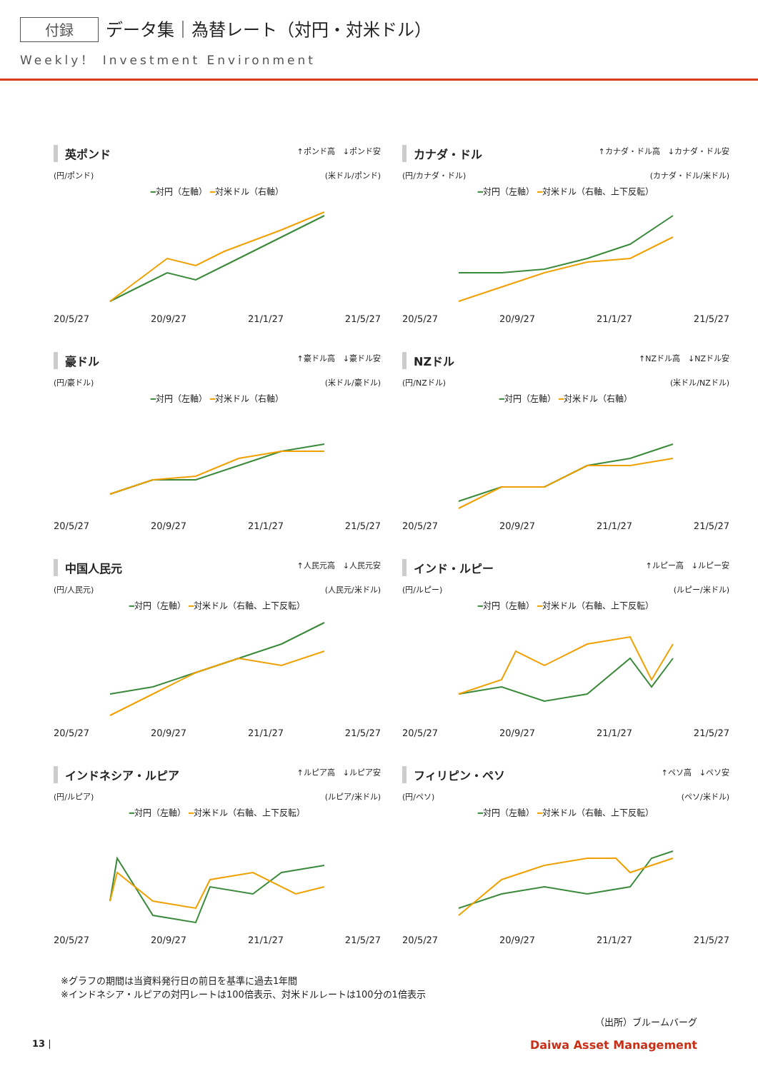付録 データ集｜為替レート（対円・対米ドル）
Weekly！ Investment Environment
英ポンド ↑ポンド高　↓ポンド安
(円/ポンド) (米ドル/ポンド)
━対円（左軸） ━対米ドル（右軸）
20/5/27 20/9/27 21/1/27 21/5/27
カナダ・ドル ↑カナダ・ドル高　↓カナダ・ドル安
(円/カナダ・ドル) (カナダ・ドル/米ドル)
━対円（左軸） ━対米ドル（右軸、上下反転）
20/5/27 20/9/27 21/1/27 21/5/27
豪ドル ↑豪ドル高　↓豪ドル安
(円/豪ドル) (米ドル/豪ドル)
━対円（左軸） ━対米ドル（右軸）
20/5/27 20/9/27 21/1/27 21/5/27
NZドル ↑NZドル高　↓NZドル安
(円/NZドル) (米ドル/NZドル)
━対円（左軸） ━対米ドル（右軸）
20/5/27 20/9/27 21/1/27 21/5/27
中国人民元 ↑人民元高　↓人民元安
(円/人民元) (人民元/米ドル)
━対円（左軸） ━対米ドル（右軸、上下反転）
20/5/27 20/9/27 21/1/27 21/5/27
インド・ルピー ↑ルピー高　↓ルピー安
(円/ルピー) (ルピー/米ドル)
━対円（左軸） ━対米ドル（右軸、上下反転）
20/5/27 20/9/27 21/1/27 21/5/27
インドネシア・ルピア ↑ルピア高　↓ルピア安
(円/ルピア) (ルピア/米ドル)
━対円（左軸） ━対米ドル（右軸、上下反転）
20/5/27 20/9/27 21/1/27 21/5/27
フィリピン・ペソ ↑ペソ高　↓ペソ安
(円/ペソ) (ペソ/米ドル)
━対円（左軸） ━対米ドル（右軸、上下反転）
20/5/27 20/9/27 21/1/27 21/5/27
※グラフの期間は当資料発行日の前日を基準に過去1年間
※インドネシア・ルピアの対円レートは100倍表示、対米ドルレートは100分の1倍表示
（出所）ブルームバーグ
13 | Daiwa Asset Management